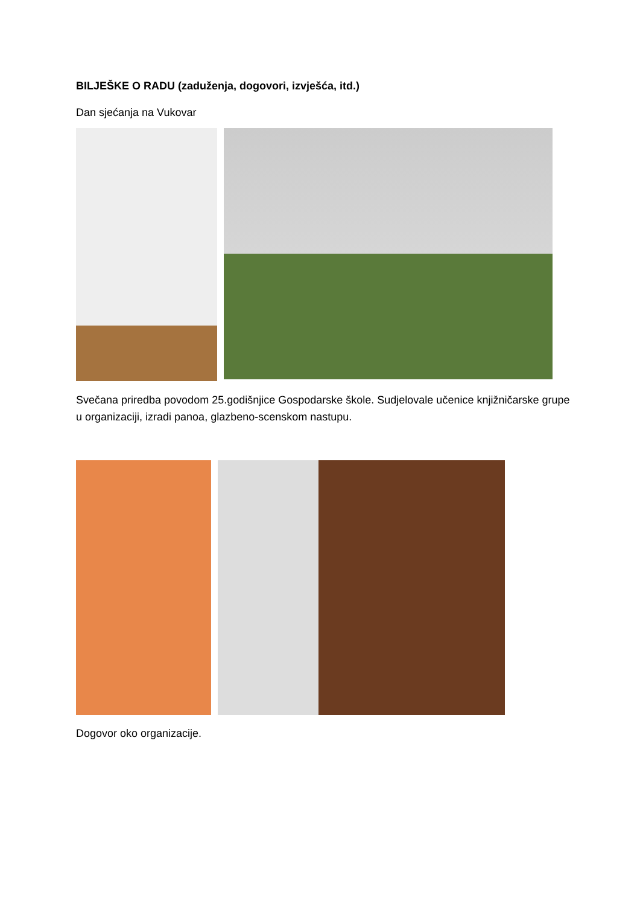BILJEŠKE O RADU (zaduženja, dogovori, izvješća, itd.)
Dan sjećanja na Vukovar
Svečana priredba povodom 25.godišnjice Gospodarske škole. Sudjelovale učenice knjižničarske grupe u organizaciji, izradi panoa, glazbeno-scenskom nastupu.
Dogovor oko organizacije.